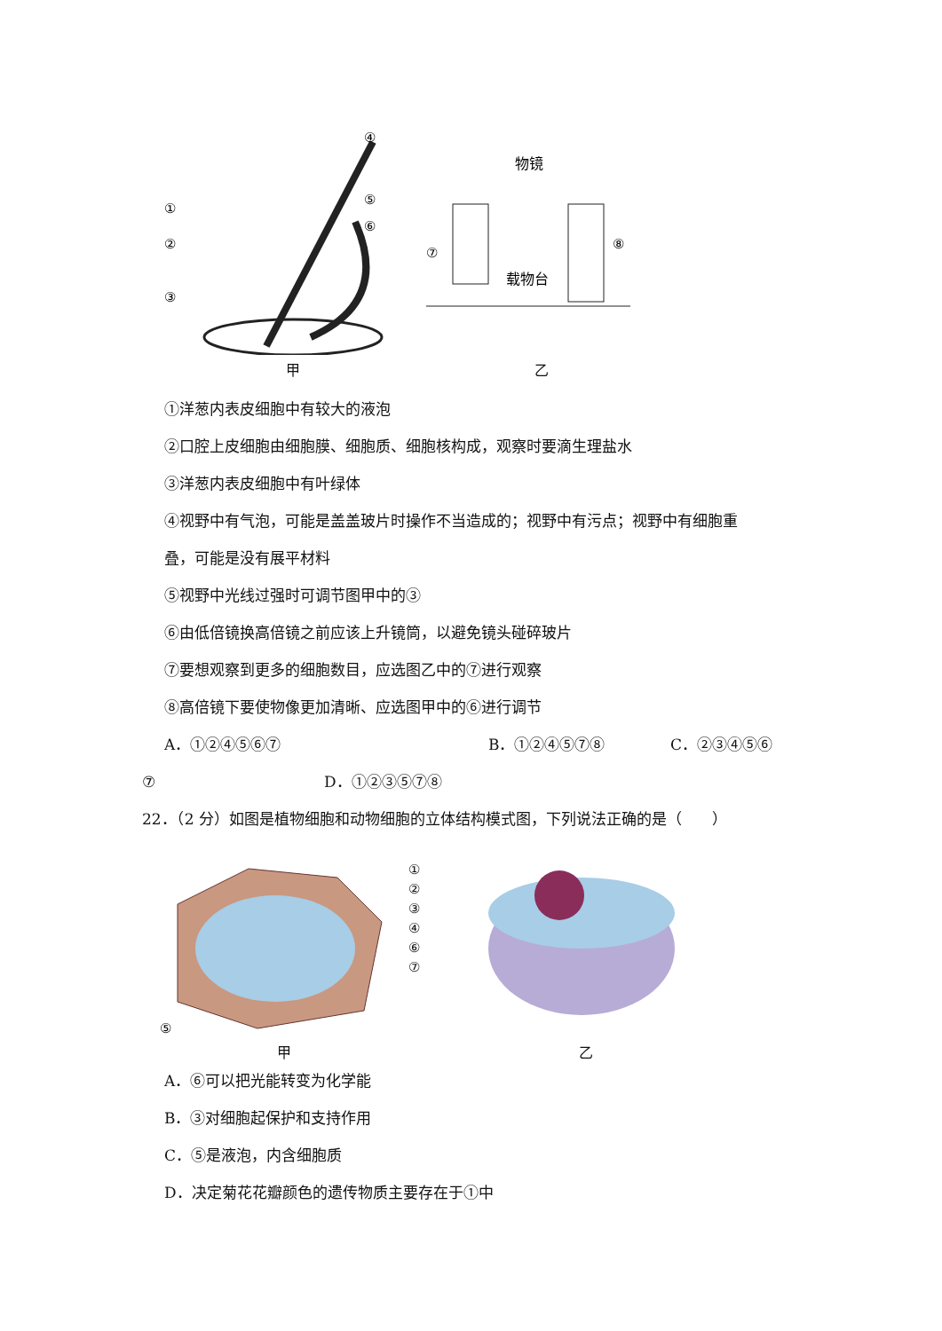④
①
②
③
⑤
⑥
甲
物镜
⑦
⑧
载物台
乙
①洋葱内表皮细胞中有较大的液泡
②口腔上皮细胞由细胞膜、细胞质、细胞核构成，观察时要滴生理盐水
③洋葱内表皮细胞中有叶绿体
④视野中有气泡，可能是盖盖玻片时操作不当造成的；视野中有污点；视野中有细胞重
叠，可能是没有展平材料
⑤视野中光线过强时可调节图甲中的③
⑥由低倍镜换高倍镜之前应该上升镜筒，以避免镜头碰碎玻片
⑦要想观察到更多的细胞数目，应选图乙中的⑦进行观察
⑧高倍镜下要使物像更加清晰、应选图甲中的⑥进行调节
A．①②④⑤⑥⑦ B．①②④⑤⑦⑧ C．②③④⑤⑥
⑦ D．①②③⑤⑦⑧
22．（2 分）如图是植物细胞和动物细胞的立体结构模式图，下列说法正确的是（　　）
⑤
甲
①
②
③
④
⑥
⑦
乙
A．⑥可以把光能转变为化学能
B．③对细胞起保护和支持作用
C．⑤是液泡，内含细胞质
D．决定菊花花瓣颜色的遗传物质主要存在于①中